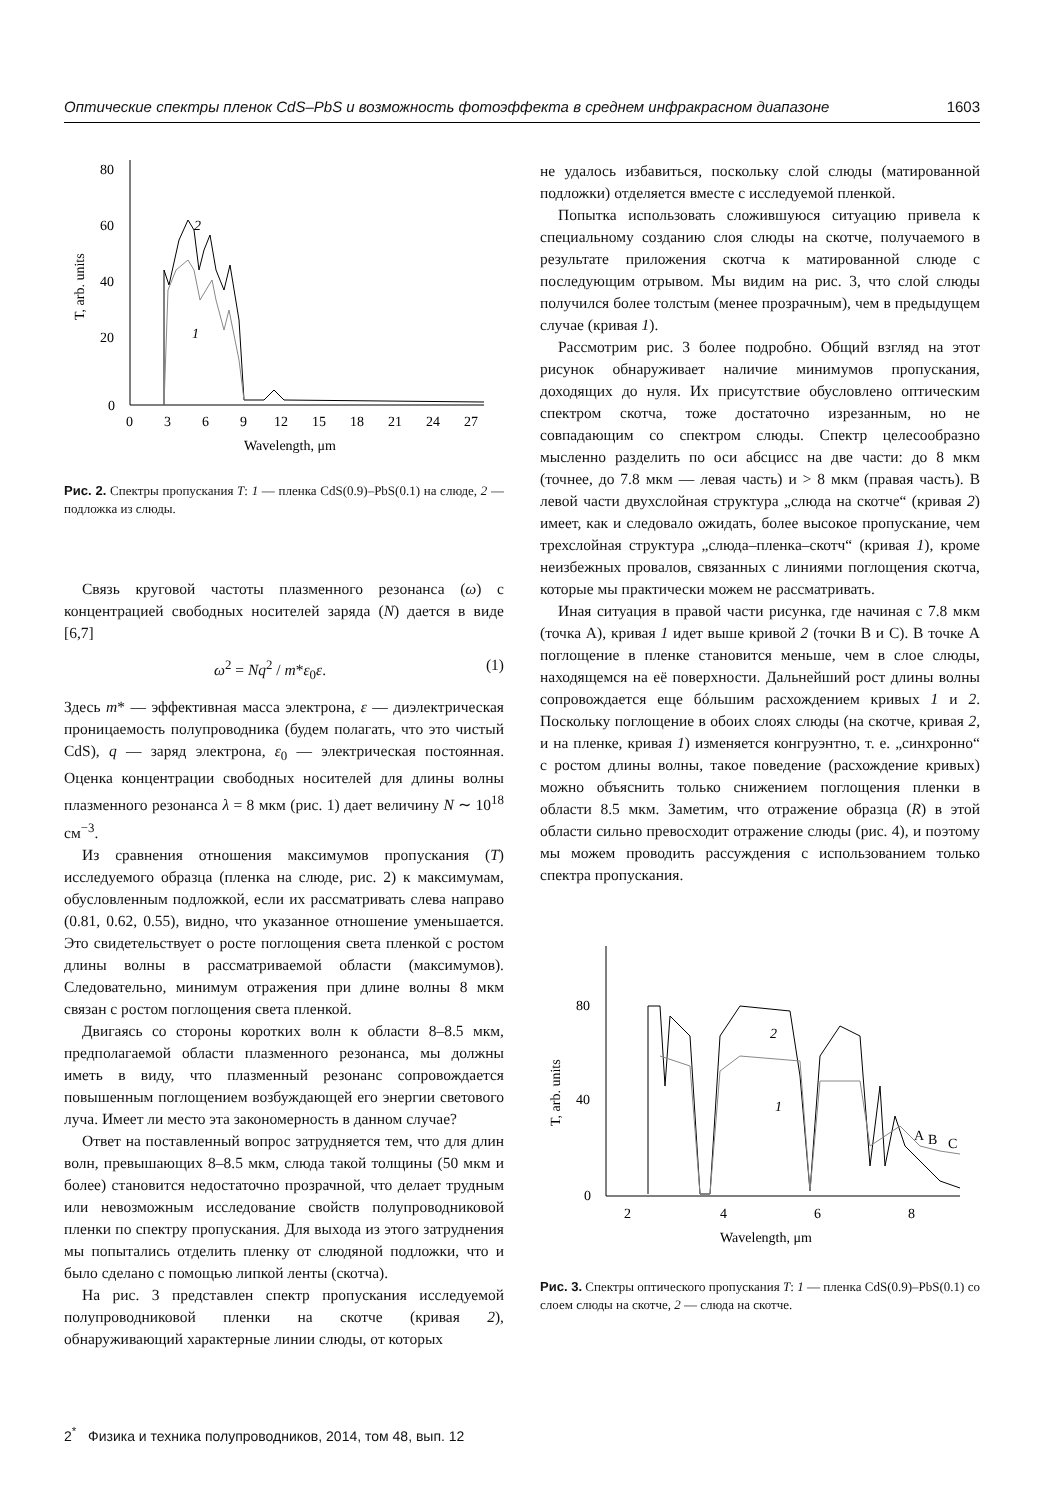Оптические спектры пленок CdS–PbS и возможность фотоэффекта в среднем инфракрасном диапазоне 1603
80
60
40
20
0
0
3
6
9
12
15
18
21
24
27
Wavelength, μm
T, arb. units
2
1
Рис. 2. Спектры пропускания T: 1 — пленка CdS(0.9)–PbS(0.1) на слюде, 2 — подложка из слюды.
Связь круговой частоты плазменного резонанса (ω) с концентрацией свободных носителей заряда (N) дается в виде [6,7]
ω<sup>2</sup> = Nq<sup>2</sup> / m*ε<sub>0</sub>ε. (1)
Здесь m* — эффективная масса электрона, ε — диэлектрическая проницаемость полупроводника (будем полагать, что это чистый CdS), q — заряд электрона, ε<sub>0</sub> — электрическая постоянная. Оценка концентрации свободных носителей для длины волны плазменного резонанса λ = 8 мкм (рис. 1) дает величину N ∼ 10<sup>18</sup> см<sup>−3</sup>.
Из сравнения отношения максимумов пропускания (T) исследуемого образца (пленка на слюде, рис. 2) к максимумам, обусловленным подложкой, если их рассматривать слева направо (0.81, 0.62, 0.55), видно, что указанное отношение уменьшается. Это свидетельствует о росте поглощения света пленкой с ростом длины волны в рассматриваемой области (максимумов). Следовательно, минимум отражения при длине волны 8 мкм связан с ростом поглощения света пленкой.
Двигаясь со стороны коротких волн к области 8–8.5 мкм, предполагаемой области плазменного резонанса, мы должны иметь в виду, что плазменный резонанс сопровождается повышенным поглощением возбуждающей его энергии светового луча. Имеет ли место эта закономерность в данном случае?
Ответ на поставленный вопрос затрудняется тем, что для длин волн, превышающих 8–8.5 мкм, слюда такой толщины (50 мкм и более) становится недостаточно прозрачной, что делает трудным или невозможным исследование свойств полупроводниковой пленки по спектру пропускания. Для выхода из этого затруднения мы попытались отделить пленку от слюдяной подложки, что и было сделано с помощью липкой ленты (скотча).
На рис. 3 представлен спектр пропускания исследуемой полупроводниковой пленки на скотче (кривая 2), обнаруживающий характерные линии слюды, от которых
не удалось избавиться, поскольку слой слюды (матированной подложки) отделяется вместе с исследуемой пленкой.
Попытка использовать сложившуюся ситуацию привела к специальному созданию слоя слюды на скотче, получаемого в результате приложения скотча к матированной слюде с последующим отрывом. Мы видим на рис. 3, что слой слюды получился более толстым (менее прозрачным), чем в предыдущем случае (кривая 1).
Рассмотрим рис. 3 более подробно. Общий взгляд на этот рисунок обнаруживает наличие минимумов пропускания, доходящих до нуля. Их присутствие обусловлено оптическим спектром скотча, тоже достаточно изрезанным, но не совпадающим со спектром слюды. Спектр целесообразно мысленно разделить по оси абсцисс на две части: до 8 мкм (точнее, до 7.8 мкм — левая часть) и > 8 мкм (правая часть). В левой части двухслойная структура „слюда на скотче“ (кривая 2) имеет, как и следовало ожидать, более высокое пропускание, чем трехслойная структура „слюда–пленка–скотч“ (кривая 1), кроме неизбежных провалов, связанных с линиями поглощения скотча, которые мы практически можем не рассматривать.
Иная ситуация в правой части рисунка, где начиная с 7.8 мкм (точка A), кривая 1 идет выше кривой 2 (точки B и C). В точке A поглощение в пленке становится меньше, чем в слое слюды, находящемся на её поверхности. Дальнейший рост длины волны сопровождается еще бóльшим расхождением кривых 1 и 2. Поскольку поглощение в обоих слоях слюды (на скотче, кривая 2, и на пленке, кривая 1) изменяется конгруэнтно, т. е. „синхронно“ с ростом длины волны, такое поведение (расхождение кривых) можно объяснить только снижением поглощения пленки в области 8.5 мкм. Заметим, что отражение образца (R) в этой области сильно превосходит отражение слюды (рис. 4), и поэтому мы можем проводить рассуждения с использованием только спектра пропускания.
80
40
0
2
4
6
8
Wavelength, μm
T, arb. units
2
1
A
B
C
Рис. 3. Спектры оптического пропускания T: 1 — пленка CdS(0.9)–PbS(0.1) со слоем слюды на скотче, 2 — слюда на скотче.
2<sup>*</sup> Физика и техника полупроводников, 2014, том 48, вып. 12